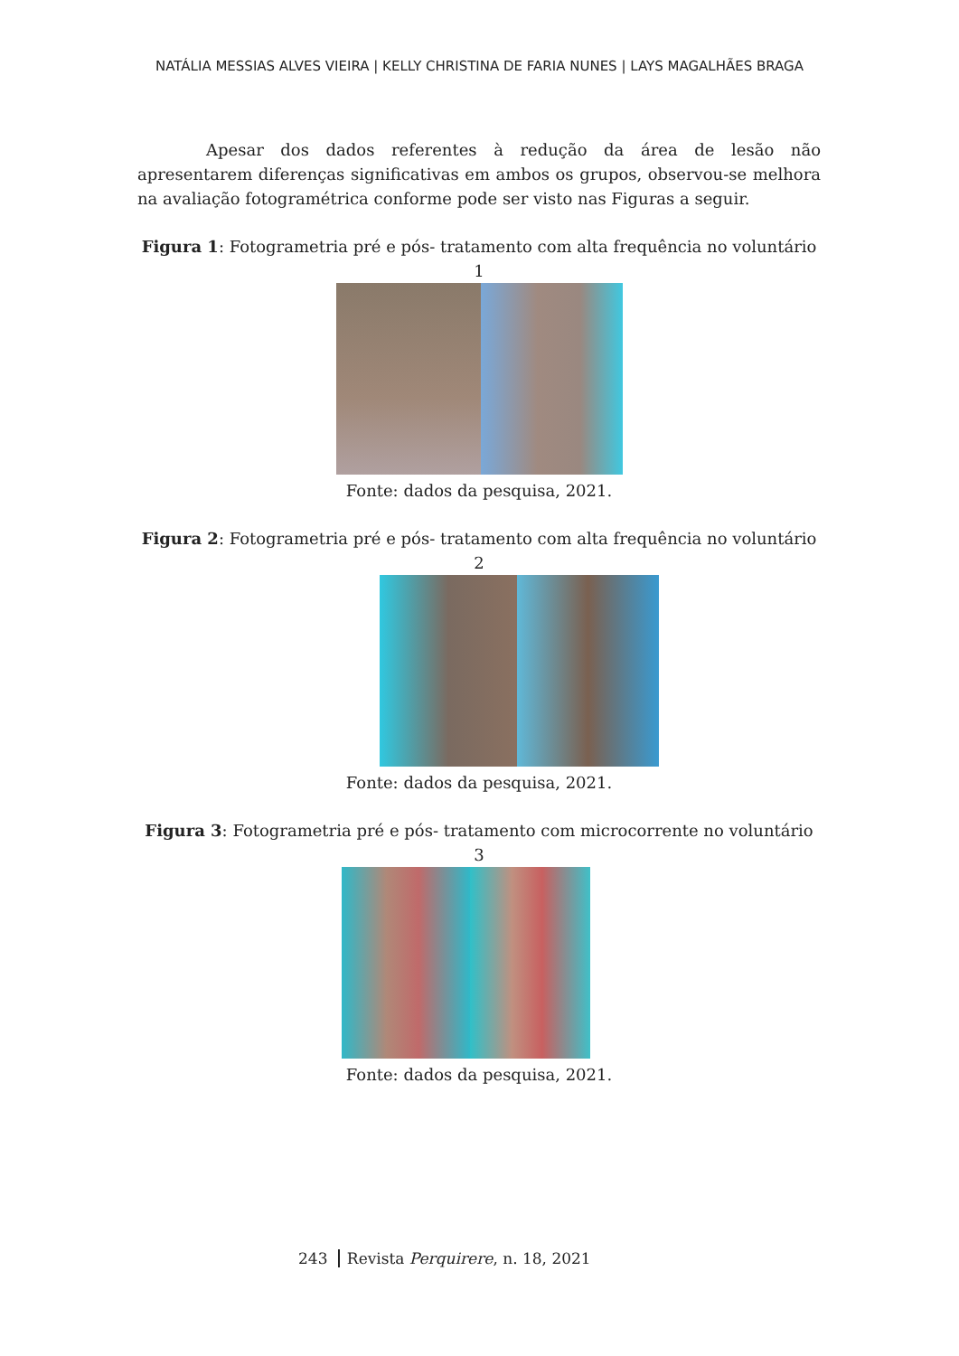NATÁLIA MESSIAS ALVES VIEIRA | KELLY CHRISTINA DE FARIA NUNES | LAYS MAGALHÃES BRAGA
Apesar dos dados referentes à redução da área de lesão não apresentarem diferenças significativas em ambos os grupos, observou-se melhora na avaliação fotogramétrica conforme pode ser visto nas Figuras a seguir.
Figura 1: Fotogrametria pré e pós- tratamento com alta frequência no voluntário 1
Fonte: dados da pesquisa, 2021.
Figura 2: Fotogrametria pré e pós- tratamento com alta frequência no voluntário 2
Fonte: dados da pesquisa, 2021.
Figura 3: Fotogrametria pré e pós- tratamento com microcorrente no voluntário 3
Fonte: dados da pesquisa, 2021.
243 Revista Perquirere, n. 18, 2021